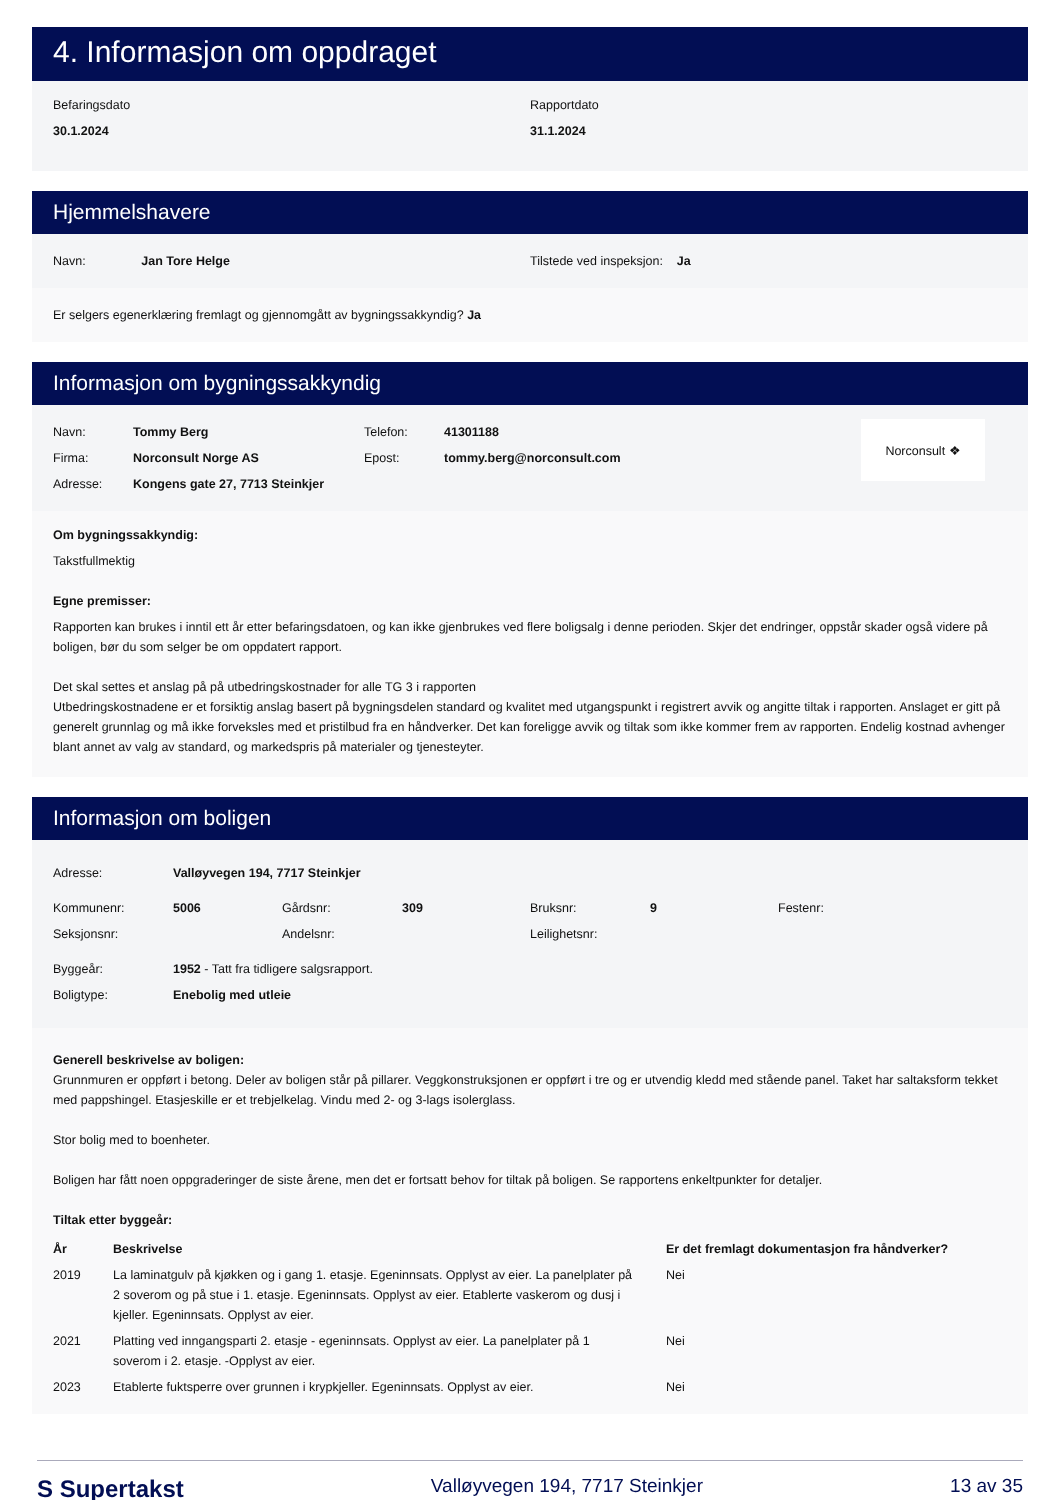4. Informasjon om oppdraget
Befaringsdato
30.1.2024
Rapportdato
31.1.2024
Hjemmelshavere
Navn: Jan Tore Helge Tilstede ved inspeksjon: Ja
Er selgers egenerklæring fremlagt og gjennomgått av bygningssakkyndig? Ja
Informasjon om bygningssakkyndig
| Navn: | Tommy Berg | Telefon: | 41301188 |
| Firma: | Norconsult Norge AS | Epost: | tommy.berg@norconsult.com |
| Adresse: | Kongens gate 27, 7713 Steinkjer | | |
Norconsult ❖
Om bygningssakkyndig:
Takstfullmektig
Egne premisser:
Rapporten kan brukes i inntil ett år etter befaringsdatoen, og kan ikke gjenbrukes ved flere boligsalg i denne perioden. Skjer det endringer, oppstår skader også videre på boligen, bør du som selger be om oppdatert rapport.
Det skal settes et anslag på på utbedringskostnader for alle TG 3 i rapporten
Utbedringskostnadene er et forsiktig anslag basert på bygningsdelen standard og kvalitet med utgangspunkt i registrert avvik og angitte tiltak i rapporten. Anslaget er gitt på generelt grunnlag og må ikke forveksles med et pristilbud fra en håndverker. Det kan foreligge avvik og tiltak som ikke kommer frem av rapporten. Endelig kostnad avhenger blant annet av valg av standard, og markedspris på materialer og tjenesteyter.
Informasjon om boligen
| Adresse: | Valløyvegen 194, 7717 Steinkjer | | | | | | |
| Kommunenr: | 5006 | Gårdsnr: | 309 | Bruksnr: | 9 | Festenr: | |
| Seksjonsnr: | | Andelsnr: | | Leilighetsnr: | | | |
| Byggeår: | 1952 - Tatt fra tidligere salgsrapport. | | | | | | |
| Boligtype: | Enebolig med utleie | | | | | | |
Generell beskrivelse av boligen:
Grunnmuren er oppført i betong. Deler av boligen står på pillarer. Veggkonstruksjonen er oppført i tre og er utvendig kledd med stående panel. Taket har saltaksform tekket med pappshingel. Etasjeskille er et trebjelkelag. Vindu med 2- og 3-lags isolerglass.
Stor bolig med to boenheter.
Boligen har fått noen oppgraderinger de siste årene, men det er fortsatt behov for tiltak på boligen. Se rapportens enkeltpunkter for detaljer.
Tiltak etter byggeår:
| År | Beskrivelse | Er det fremlagt dokumentasjon fra håndverker? |
| --- | --- | --- |
| 2019 | La laminatgulv på kjøkken og i gang 1. etasje. Egeninnsats. Opplyst av eier. La panelplater på 2 soverom og på stue i 1. etasje. Egeninnsats. Opplyst av eier. Etablerte vaskerom og dusj i kjeller. Egeninnsats. Opplyst av eier. | Nei |
| 2021 | Platting ved inngangsparti 2. etasje - egeninnsats. Opplyst av eier. La panelplater på 1 soverom i 2. etasje. -Opplyst av eier. | Nei |
| 2023 | Etablerte fuktsperre over grunnen i krypkjeller. Egeninnsats. Opplyst av eier. | Nei |
S Supertakst Valløyvegen 194, 7717 Steinkjer 13 av 35